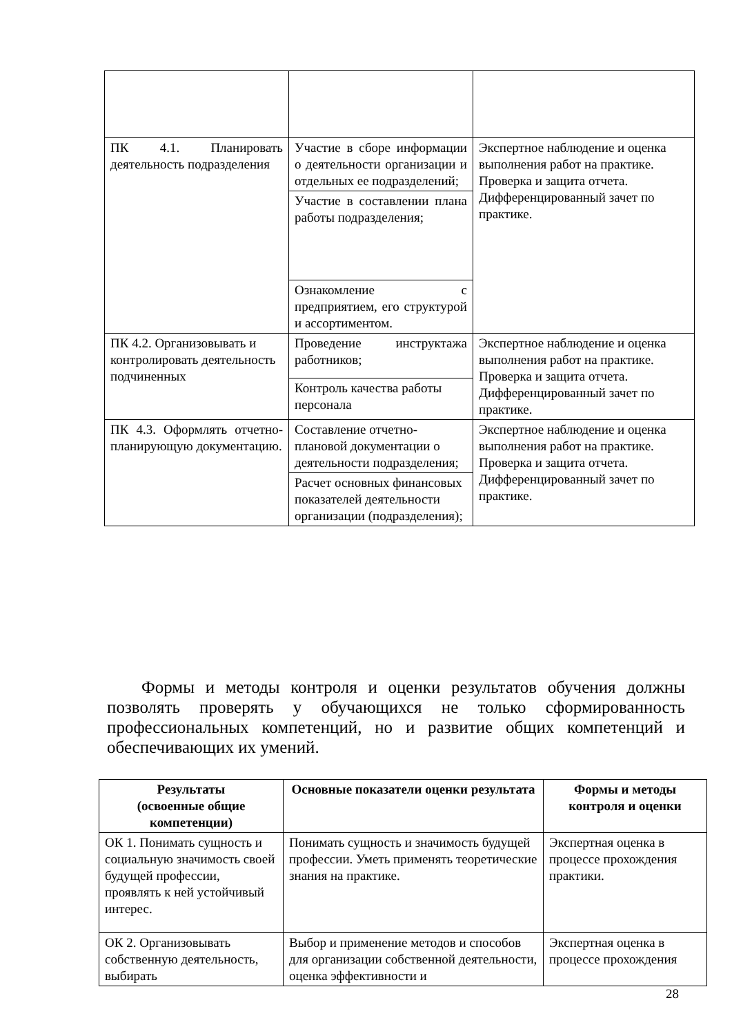| ПК 4.1. Планировать деятельность подразделения | Участие в сборе информации о деятельности организации и отдельных ее подразделений; | Экспертное наблюдение и оценка выполнения работ на практике. Проверка и защита отчета. Дифференцированный зачет по практике. |
| | Участие в составлении плана работы подразделения; | |
| | Ознакомление с предприятием, его структурой и ассортиментом. | |
| ПК 4.2. Организовывать и контролировать деятельность подчиненных | Проведение инструктажа работников; | Экспертное наблюдение и оценка выполнения работ на практике. Проверка и защита отчета. Дифференцированный зачет по практике. |
| | Контроль качества работы персонала | |
| ПК 4.3. Оформлять отчетно-планирующую документацию. | Составление отчетно-плановой документации о деятельности подразделения; | Экспертное наблюдение и оценка выполнения работ на практике. Проверка и защита отчета. Дифференцированный зачет по практике. |
| | Расчет основных финансовых показателей деятельности организации (подразделения); | |
Формы и методы контроля и оценки результатов обучения должны позволять проверять у обучающихся не только сформированность профессиональных компетенций, но и развитие общих компетенций и обеспечивающих их умений.
| Результаты (освоенные общие компетенции) | Основные показатели оценки результата | Формы и методы контроля и оценки |
| --- | --- | --- |
| ОК 1. Понимать сущность и социальную значимость своей будущей профессии, проявлять к ней устойчивый интерес. | Понимать сущность и значимость будущей профессии. Уметь применять теоретические знания на практике. | Экспертная оценка в процессе прохождения практики. |
| ОК 2. Организовывать собственную деятельность, выбирать | Выбор и применение методов и способов для организации собственной деятельности, оценка эффективности и | Экспертная оценка в процессе прохождения |
28